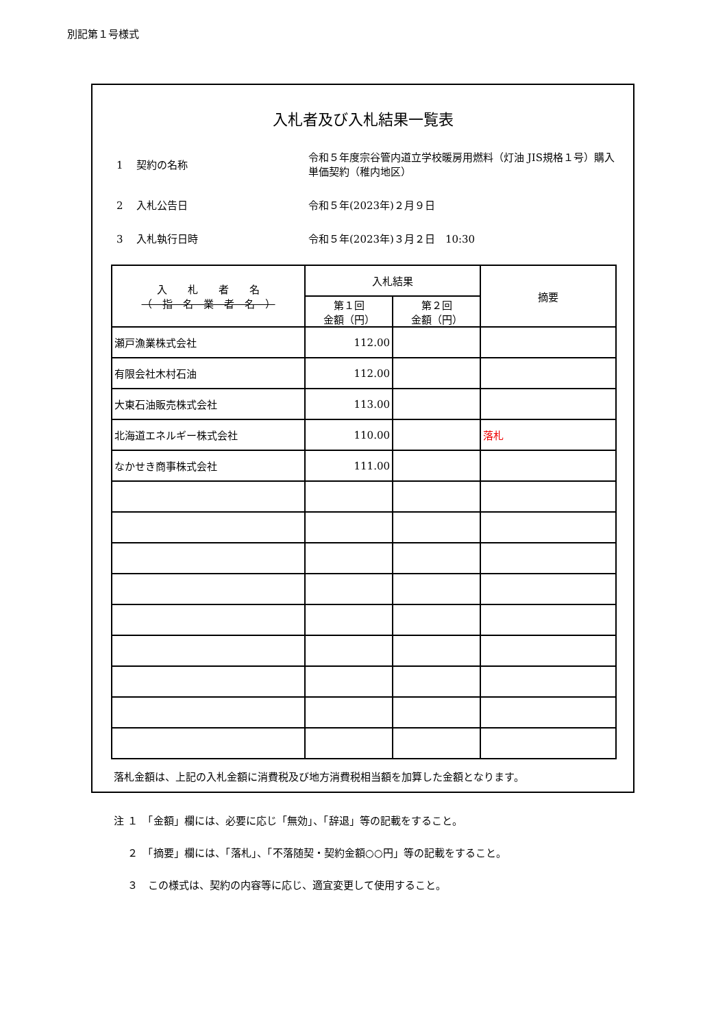別記第１号様式
入札者及び入札結果一覧表
1　 契約の名称
令和５年度宗谷管内道立学校暖房用燃料（灯油 JIS規格１号）購入単価契約（稚内地区）
2　 入札公告日
令和５年(2023年)２月９日
3　 入札執行日時
令和５年(2023年)３月２日　10:30
| 入 札 者 名 （ 指 名 業 者 名 ） | 入札結果 | | 摘要 |
| --- | --- | --- | --- |
| | 第１回 金額（円） | 第２回 金額（円） | |
| 瀬戸漁業株式会社 | 112.00 | | |
| 有限会社木村石油 | 112.00 | | |
| 大東石油販売株式会社 | 113.00 | | |
| 北海道エネルギー株式会社 | 110.00 | | 落札 |
| なかせき商事株式会社 | 111.00 | | |
落札金額は、上記の入札金額に消費税及び地方消費税相当額を加算した金額となります。
注 １　「金額」欄には、必要に応じ「無効」、「辞退」等の記載をすること。
　 ２　「摘要」欄には、「落札」、「不落随契・契約金額○○円」等の記載をすること。
　 ３　この様式は、契約の内容等に応じ、適宜変更して使用すること。